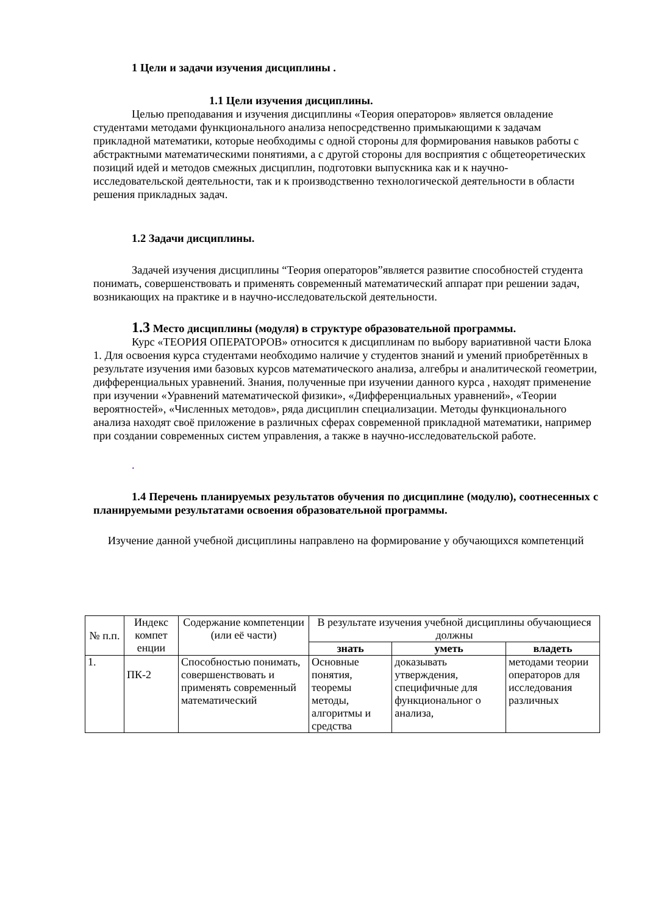1 Цели и задачи изучения дисциплины .
1.1 Цели изучения дисциплины.
Целью преподавания и изучения дисциплины «Теория операторов» является овладение студентами методами функционального анализа непосредственно примыкающими к задачам прикладной математики, которые необходимы с одной стороны для формирования навыков работы с абстрактными математическими понятиями, а с другой стороны для восприятия с общетеоретических позиций идей и методов смежных дисциплин, подготовки выпускника как и к научно-исследовательской деятельности, так и к производственно технологической деятельности в области решения прикладных задач.
1.2 Задачи дисциплины.
Задачей изучения дисциплины “Теория операторов”является развитие способностей студента понимать, совершенствовать и применять современный математический аппарат при решении задач, возникающих на практике и в научно-исследовательской деятельности.
1.3 Место дисциплины (модуля) в структуре образовательной программы.
Курс «ТЕОРИЯ ОПЕРАТОРОВ» относится к дисциплинам по выбору вариативной части Блока 1. Для освоения курса студентами необходимо наличие у студентов знаний и умений приобретённых в результате изучения ими базовых курсов математического анализа, алгебры и аналитической геометрии, дифференциальных уравнений. Знания, полученные при изучении данного курса , находят применение при изучении «Уравнений математической физики», «Дифференциальных уравнений», «Теории вероятностей», «Численных методов», ряда дисциплин специализации. Методы функционального анализа находят своё приложение в различных сферах современной прикладной математики, например при создании современных систем управления, а также в научно-исследовательской работе.
.
1.4 Перечень планируемых результатов обучения по дисциплине (модулю), соотнесенных с планируемыми результатами освоения образовательной программы.
Изучение данной учебной дисциплины направлено на формирование у обучающихся компетенций
| № п.п. | Индекс компет енции | Содержание компетенции (или её части) | В результате изучения учебной дисциплины обучающиеся должны | | |
| --- | --- | --- | --- | --- | --- |
| | | | знать | уметь | владеть |
| 1. | ПК-2 | Способностью понимать, совершенствовать и применять современный математический | Основные понятия, теоремы методы, алгоритмы и средства | доказывать утверждения, специфичные для функциональног о анализа, | методами теории операторов для исследования различных |